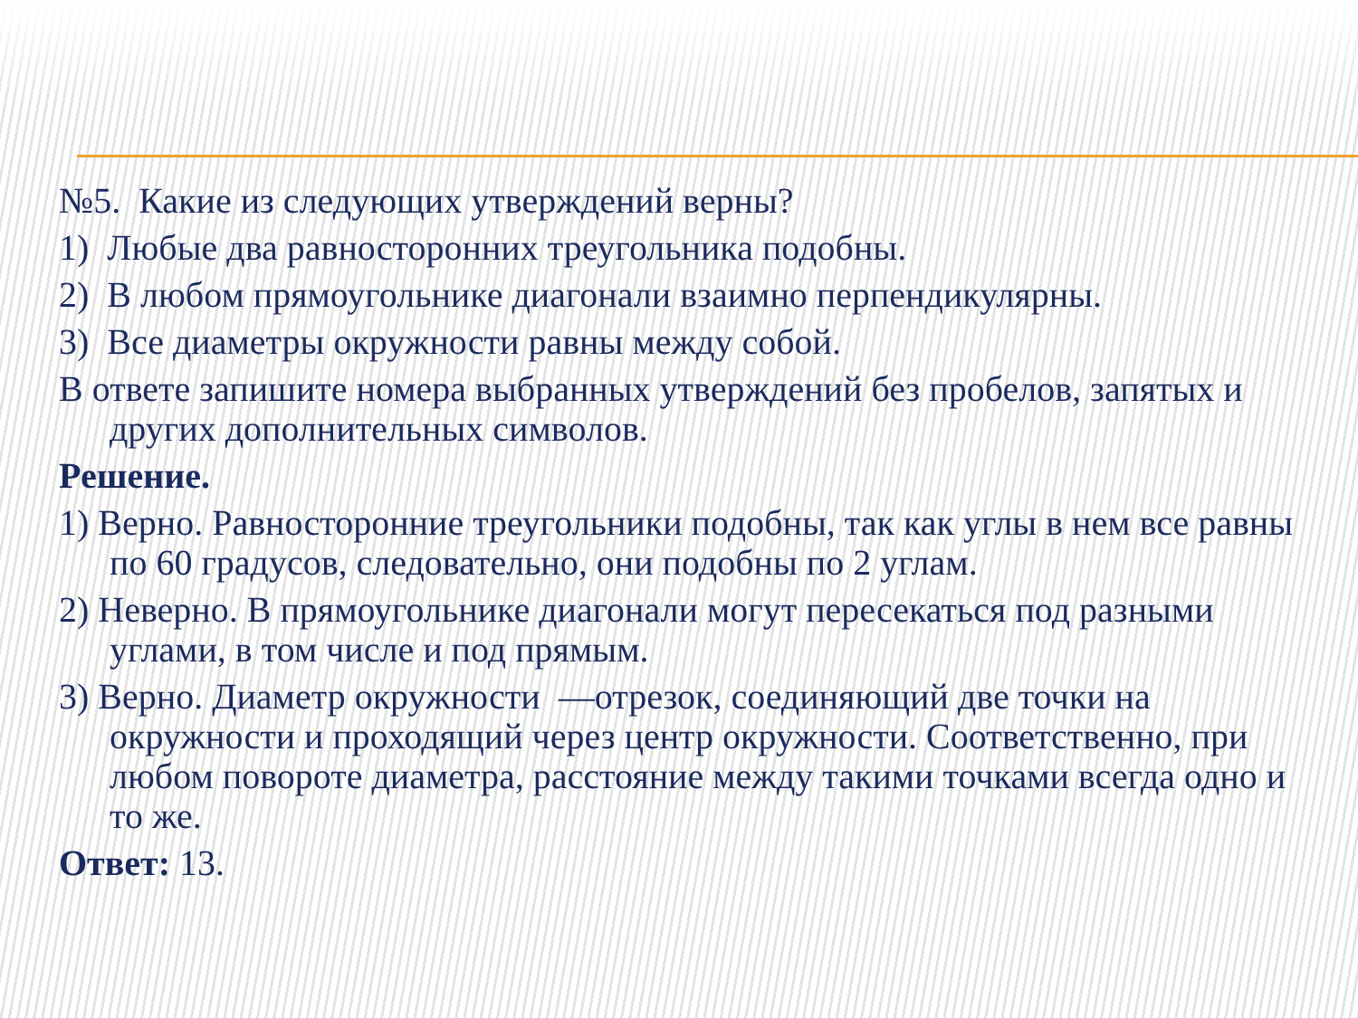№5. Какие из следующих утверждений верны?
1) Любые два равносторонних треугольника подобны.
2) В любом прямоугольнике диагонали взаимно перпендикулярны.
3) Все диаметры окружности равны между собой.
В ответе запишите номера выбранных утверждений без пробелов, запятых и других дополнительных символов.
Решение.
1) Верно. Равносторонние треугольники подобны, так как углы в нем все равны по 60 градусов, следовательно, они подобны по 2 углам.
2) Неверно. В прямоугольнике диагонали могут пересекаться под разными углами, в том числе и под прямым.
3) Верно. Диаметр окружности —отрезок, соединяющий две точки на окружности и проходящий через центр окружности. Соответственно, при любом повороте диаметра, расстояние между такими точками всегда одно и то же.
Ответ: 13.